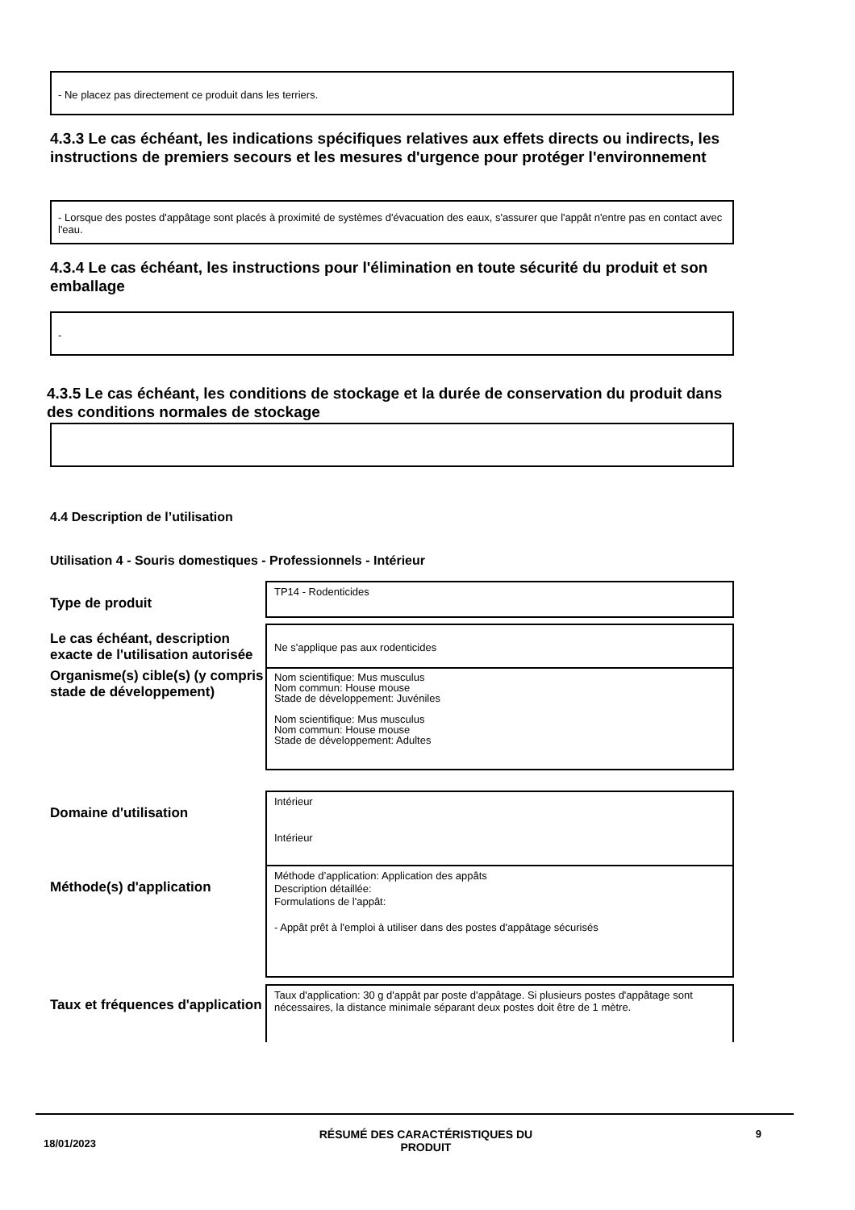- Ne placez pas directement ce produit dans les terriers.
4.3.3 Le cas échéant, les indications spécifiques relatives aux effets directs ou indirects, les instructions de premiers secours et les mesures d'urgence pour protéger l'environnement
- Lorsque des postes d'appâtage sont placés à proximité de systèmes d'évacuation des eaux, s'assurer que l'appât n'entre pas en contact avec l'eau.
4.3.4 Le cas échéant, les instructions pour l'élimination en toute sécurité du produit et son emballage
-
4.3.5 Le cas échéant, les conditions de stockage et la durée de conservation du produit dans des conditions normales de stockage
4.4 Description de l’utilisation
Utilisation 4 - Souris domestiques - Professionnels - Intérieur
Type de produit
TP14 - Rodenticides
Le cas échéant, description exacte de l'utilisation autorisée
Ne s'applique pas aux rodenticides
Organisme(s) cible(s) (y compris stade de développement)
Nom scientifique: Mus musculus
Nom commun: House mouse
Stade de développement: Juvéniles
Nom scientifique: Mus musculus
Nom commun: House mouse
Stade de développement: Adultes
Domaine d'utilisation
Intérieur
Intérieur
Méthode(s) d'application
Méthode d’application: Application des appâts
Description détaillée:
Formulations de l'appât:
- Appât prêt à l'emploi à utiliser dans des postes d'appâtage sécurisés
Taux et fréquences d'application
Taux d'application: 30 g d'appât par poste d'appâtage. Si plusieurs postes d'appâtage sont nécessaires, la distance minimale séparant deux postes doit être de 1 mètre.
18/01/2023 RÉSUMÉ DES CARACTÉRISTIQUES DU
PRODUIT 9